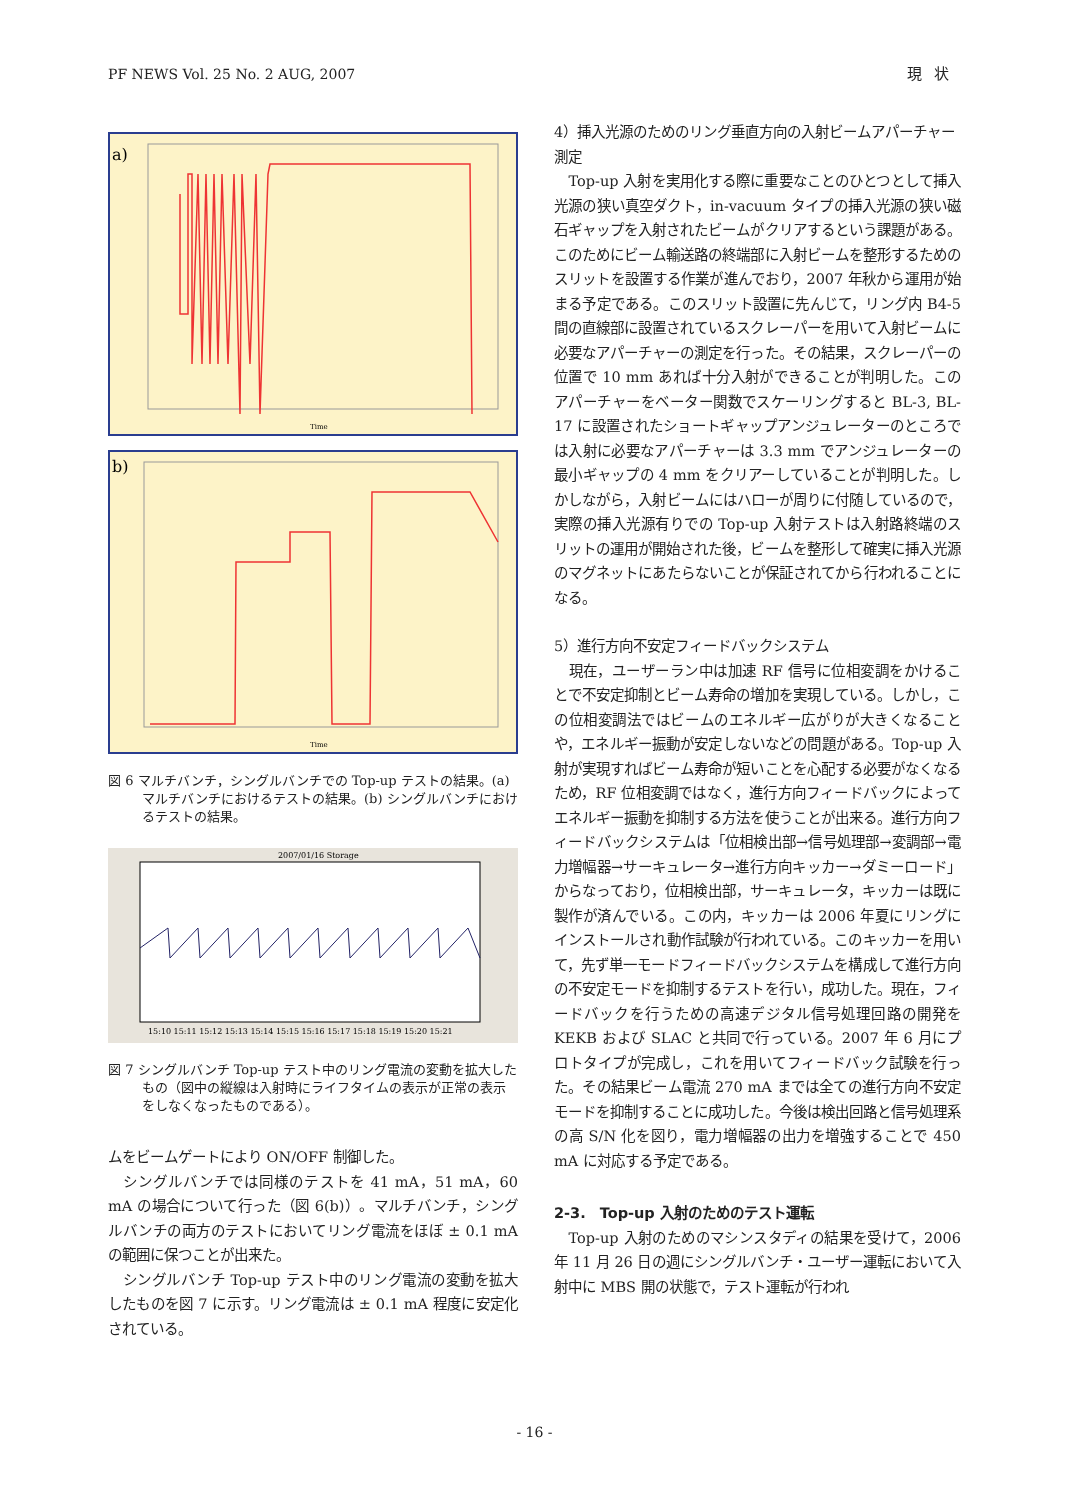PF NEWS Vol. 25 No. 2 AUG, 2007 現状
a)
Time
b)
Time
図 6 マルチバンチ，シングルバンチでの Top-up テストの結果。(a) マルチバンチにおけるテストの結果。(b) シングルバンチにおけるテストの結果。
2007/01/16 Storage
15:10 15:11 15:12 15:13 15:14 15:15 15:16 15:17 15:18 15:19 15:20 15:21
図 7 シングルバンチ Top-up テスト中のリング電流の変動を拡大したもの（図中の縦線は入射時にライフタイムの表示が正常の表示をしなくなったものである）。
ムをビームゲートにより ON/OFF 制御した。
シングルバンチでは同様のテストを 41 mA，51 mA，60 mA の場合について行った（図 6(b)）。マルチバンチ，シングルバンチの両方のテストにおいてリング電流をほぼ ± 0.1 mA の範囲に保つことが出来た。
シングルバンチ Top-up テスト中のリング電流の変動を拡大したものを図 7 に示す。リング電流は ± 0.1 mA 程度に安定化されている。
4）挿入光源のためのリング垂直方向の入射ビームアパーチャー測定
Top-up 入射を実用化する際に重要なことのひとつとして挿入光源の狭い真空ダクト，in-vacuum タイプの挿入光源の狭い磁石ギャップを入射されたビームがクリアするという課題がある。このためにビーム輸送路の終端部に入射ビームを整形するためのスリットを設置する作業が進んでおり，2007 年秋から運用が始まる予定である。このスリット設置に先んじて，リング内 B4-5 間の直線部に設置されているスクレーパーを用いて入射ビームに必要なアパーチャーの測定を行った。その結果，スクレーパーの位置で 10 mm あれば十分入射ができることが判明した。このアパーチャーをベーター関数でスケーリングすると BL-3, BL-17 に設置されたショートギャップアンジュレーターのところでは入射に必要なアパーチャーは 3.3 mm でアンジュレーターの最小ギャップの 4 mm をクリアーしていることが判明した。しかしながら，入射ビームにはハローが周りに付随しているので，実際の挿入光源有りでの Top-up 入射テストは入射路終端のスリットの運用が開始された後，ビームを整形して確実に挿入光源のマグネットにあたらないことが保証されてから行われることになる。
5）進行方向不安定フィードバックシステム
現在，ユーザーラン中は加速 RF 信号に位相変調をかけることで不安定抑制とビーム寿命の増加を実現している。しかし，この位相変調法ではビームのエネルギー広がりが大きくなることや，エネルギー振動が安定しないなどの問題がある。Top-up 入射が実現すればビーム寿命が短いことを心配する必要がなくなるため，RF 位相変調ではなく，進行方向フィードバックによってエネルギー振動を抑制する方法を使うことが出来る。進行方向フィードバックシステムは「位相検出部→信号処理部→変調部→電力増幅器→サーキュレータ→進行方向キッカー→ダミーロード」からなっており，位相検出部，サーキュレータ，キッカーは既に製作が済んでいる。この内，キッカーは 2006 年夏にリングにインストールされ動作試験が行われている。このキッカーを用いて，先ず単一モードフィードバックシステムを構成して進行方向の不安定モードを抑制するテストを行い，成功した。現在，フィードバックを行うための高速デジタル信号処理回路の開発を KEKB および SLAC と共同で行っている。2007 年 6 月にプロトタイプが完成し，これを用いてフィードバック試験を行った。その結果ビーム電流 270 mA までは全ての進行方向不安定モードを抑制することに成功した。今後は検出回路と信号処理系の高 S/N 化を図り，電力増幅器の出力を増強することで 450 mA に対応する予定である。
2-3.　Top-up 入射のためのテスト運転
Top-up 入射のためのマシンスタディの結果を受けて，2006 年 11 月 26 日の週にシングルバンチ・ユーザー運転において入射中に MBS 開の状態で，テスト運転が行われ
- 16 -